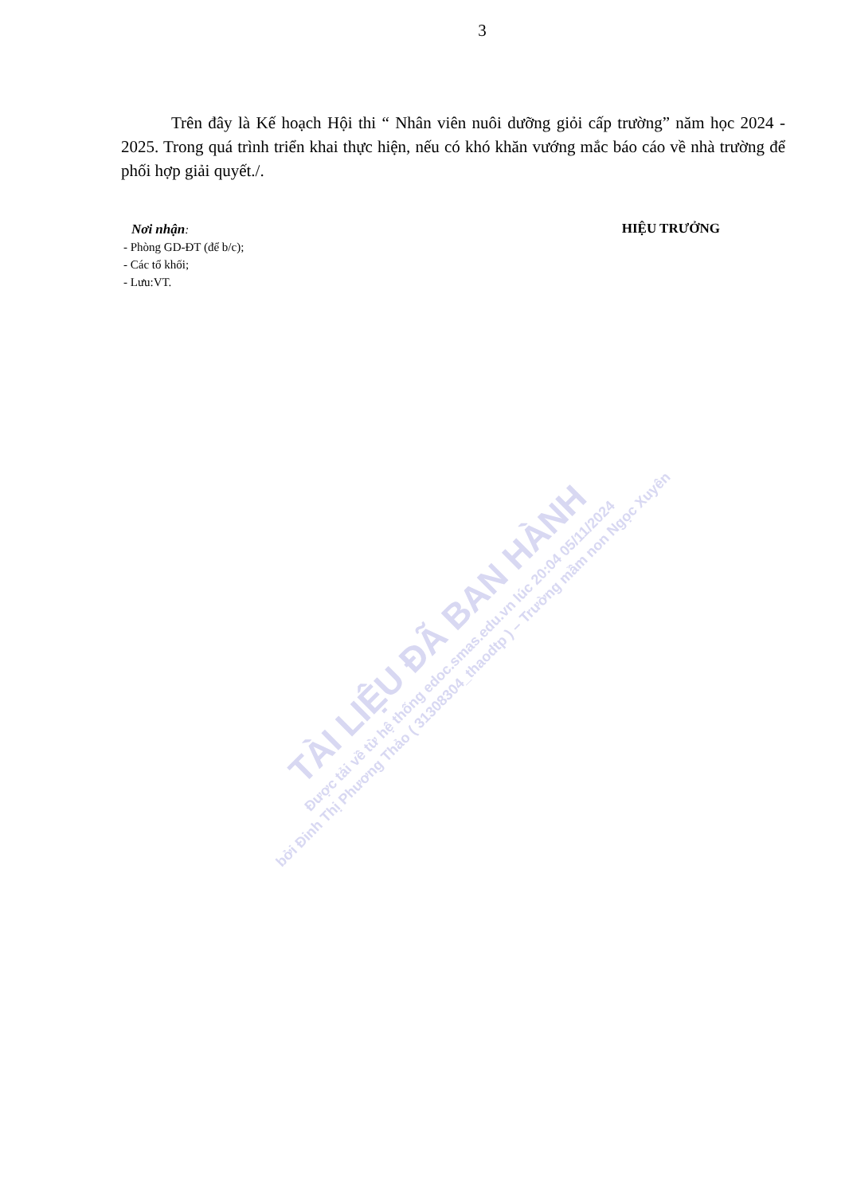3
Trên đây là Kế hoạch Hội thi “ Nhân viên nuôi dưỡng giỏi cấp trường” năm học 2024 - 2025. Trong quá trình triển khai thực hiện, nếu có khó khăn vướng mắc báo cáo về nhà trường để phối hợp giải quyết./.
Nơi nhận:
- Phòng GD-ĐT (để b/c);
- Các tổ khối;
- Lưu:VT.
HIỆU TRƯỞNG
TÀI LIỆU ĐÃ BAN HÀNH
Được tải về từ hệ thống edoc.smas.edu.vn lúc 20:04 05/11/2024
bởi Đinh Thị Phương Thảo ( 31308304_thaodtp ) – Trường mầm non Ngọc Xuyên